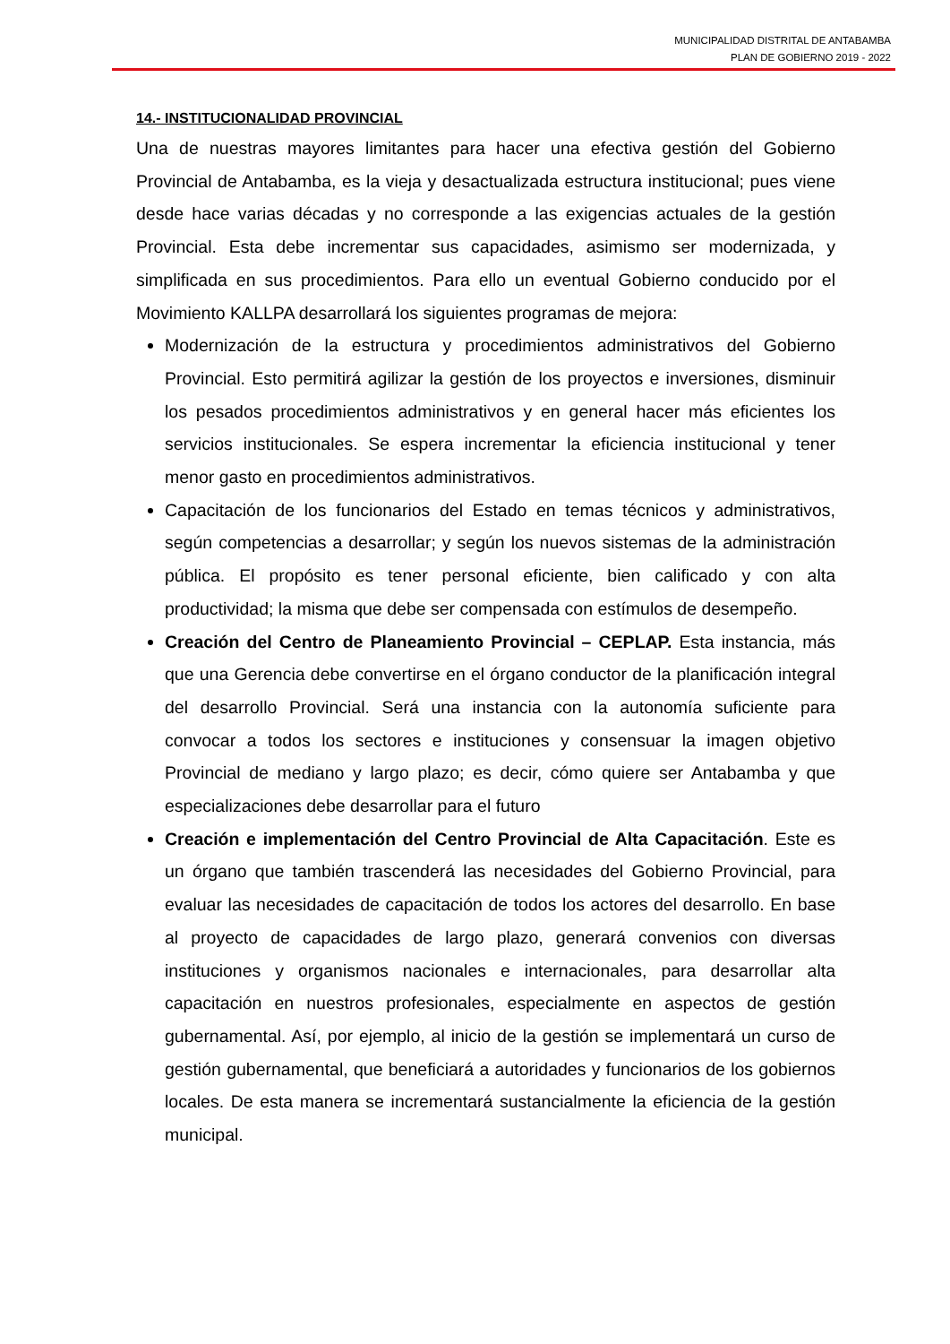MUNICIPALIDAD DISTRITAL DE ANTABAMBA
PLAN DE GOBIERNO 2019 - 2022
14.- INSTITUCIONALIDAD PROVINCIAL
Una de nuestras mayores limitantes para hacer una efectiva gestión del Gobierno Provincial de Antabamba, es la vieja y desactualizada estructura institucional; pues viene desde hace varias décadas y no corresponde a las exigencias actuales de la gestión Provincial. Esta debe incrementar sus capacidades, asimismo ser modernizada, y simplificada en sus procedimientos. Para ello un eventual Gobierno conducido por el Movimiento KALLPA desarrollará los siguientes programas de mejora:
Modernización de la estructura y procedimientos administrativos del Gobierno Provincial. Esto permitirá agilizar la gestión de los proyectos e inversiones, disminuir los pesados procedimientos administrativos y en general hacer más eficientes los servicios institucionales. Se espera incrementar la eficiencia institucional y tener menor gasto en procedimientos administrativos.
Capacitación de los funcionarios del Estado en temas técnicos y administrativos, según competencias a desarrollar; y según los nuevos sistemas de la administración pública. El propósito es tener personal eficiente, bien calificado y con alta productividad; la misma que debe ser compensada con estímulos de desempeño.
Creación del Centro de Planeamiento Provincial – CEPLAP. Esta instancia, más que una Gerencia debe convertirse en el órgano conductor de la planificación integral del desarrollo Provincial. Será una instancia con la autonomía suficiente para convocar a todos los sectores e instituciones y consensuar la imagen objetivo Provincial de mediano y largo plazo; es decir, cómo quiere ser Antabamba y que especializaciones debe desarrollar para el futuro
Creación e implementación del Centro Provincial de Alta Capacitación. Este es un órgano que también trascenderá las necesidades del Gobierno Provincial, para evaluar las necesidades de capacitación de todos los actores del desarrollo. En base al proyecto de capacidades de largo plazo, generará convenios con diversas instituciones y organismos nacionales e internacionales, para desarrollar alta capacitación en nuestros profesionales, especialmente en aspectos de gestión gubernamental. Así, por ejemplo, al inicio de la gestión se implementará un curso de gestión gubernamental, que beneficiará a autoridades y funcionarios de los gobiernos locales. De esta manera se incrementará sustancialmente la eficiencia de la gestión municipal.